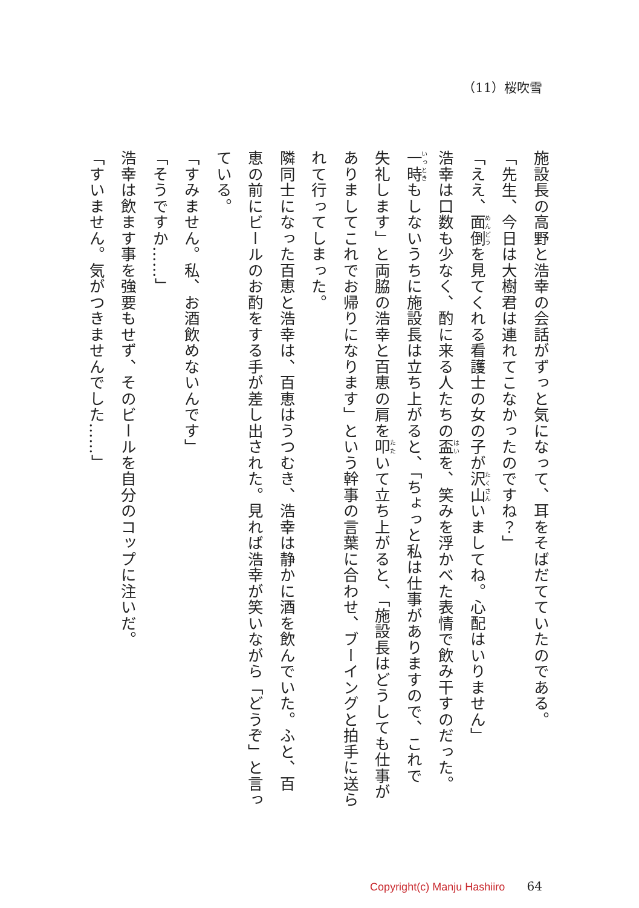（11）桜吹雪
施設長の高野と浩幸の会話がずっと気になって、耳をそばだてていたのである。
「先生、今日は大樹君は連れてこなかったのですね？」
「ええ、面倒を見てくれる看護士の女の子が沢山いましてね。心配はいりません」
浩幸は口数も少なく、酌に来る人たちの盃を、笑みを浮かべた表情で飲み干すのだった。
一時もしないうちに施設長は立ち上がると、「ちょっと私は仕事がありますので、これで
失礼します」と両脇の浩幸と百恵の肩を叩いて立ち上がると、「施設長はどうしても仕事が
ありましてこれでお帰りになります」という幹事の言葉に合わせ、ブーイングと拍手に送ら
れて行ってしまった。
隣同士になった百恵と浩幸は、百恵はうつむき、浩幸は静かに酒を飲んでいた。ふと、百
恵の前にビールのお酌をする手が差し出された。見れば浩幸が笑いながら「どうぞ」と言っ
ている。
「すみません。私、お酒飲めないんです」
「そうですか……」
浩幸は飲ます事を強要もせず、そのビールを自分のコップに注いだ。
「すいません。気がつきませんでした……」
Copyright(c) Manju Hashiiro 64